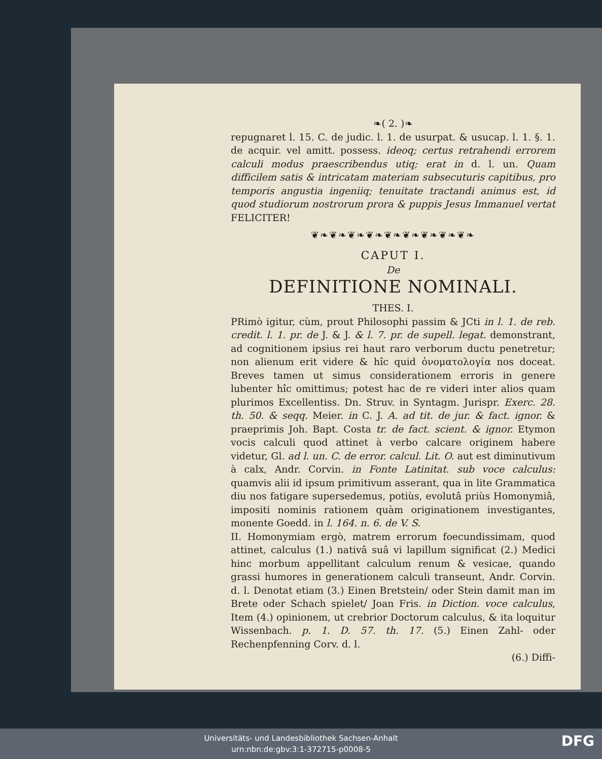❧( 2. )❧
repugnaret l. 15. C. de judic. l. 1. de usurpat. & usucap. l. 1. §. 1. de acquir. vel amitt. possess. ideoq; certus retrahendi errorem calculi modus praescribendus utiq; erat in d. l. un. Quam difficilem satis & intricatam materiam subsecuturis capitibus, pro temporis angustia ingeniiq; tenuitate tractandi animus est, id quod studiorum nostrorum prora & puppis Jesus Immanuel vertat FELICITER!
❦❧❦❧❦❧❦❧❦❧❦❧❦❧❦❧❦❧
CAPUT I.
De
DEFINITIONE NOMINALI.
THES. I.
PRimò igitur, cùm, prout Philosophi passim & JCti in l. 1. de reb. credit. l. 1. pr. de J. & J. & l. 7. pr. de supell. legat. demonstrant, ad cognitionem ipsius rei haut raro verborum ductu penetretur; non alienum erit videre & hîc quid ὀνοματολογία nos doceat. Breves tamen ut simus considerationem erroris in genere lubenter hîc omittimus; potest hac de re videri inter alios quam plurimos Excellentiss. Dn. Struv. in Syntagm. Jurispr. Exerc. 28. th. 50. & seqq. Meier. in C. J. A. ad tit. de jur. & fact. ignor. & praeprimis Joh. Bapt. Costa tr. de fact. scient. & ignor. Etymon vocis calculi quod attinet à verbo calcare originem habere videtur, Gl. ad l. un. C. de error. calcul. Lit. O. aut est diminutivum à calx, Andr. Corvin. in Fonte Latinitat. sub voce calculus: quamvis alii id ipsum primitivum asserant, qua in lite Grammatica diu nos fatigare supersedemus, potiùs, evolutâ priùs Homonymiâ, impositi nominis rationem quàm originationem investigantes, monente Goedd. in l. 164. n. 6. de V. S.
II. Homonymiam ergò, matrem errorum foecundissimam, quod attinet, calculus (1.) nativâ suâ vi lapillum significat (2.) Medici hinc morbum appellitant calculum renum & vesicae, quando grassi humores in generationem calculi transeunt, Andr. Corvin. d. l. Denotat etiam (3.) Einen Bretstein/ oder Stein damit man im Brete oder Schach spielet/ Joan Fris. in Diction. voce calculus, Item (4.) opinionem, ut crebrior Doctorum calculus, & ita loquitur Wissenbach. p. 1. D. 57. th. 17. (5.) Einen Zahl- oder Rechenpfenning Corv. d. l.
(6.) Diffi-
Universitäts- und Landesbibliothek Sachsen-Anhalt
urn:nbn:de:gbv:3:1-372715-p0008-5
DFG